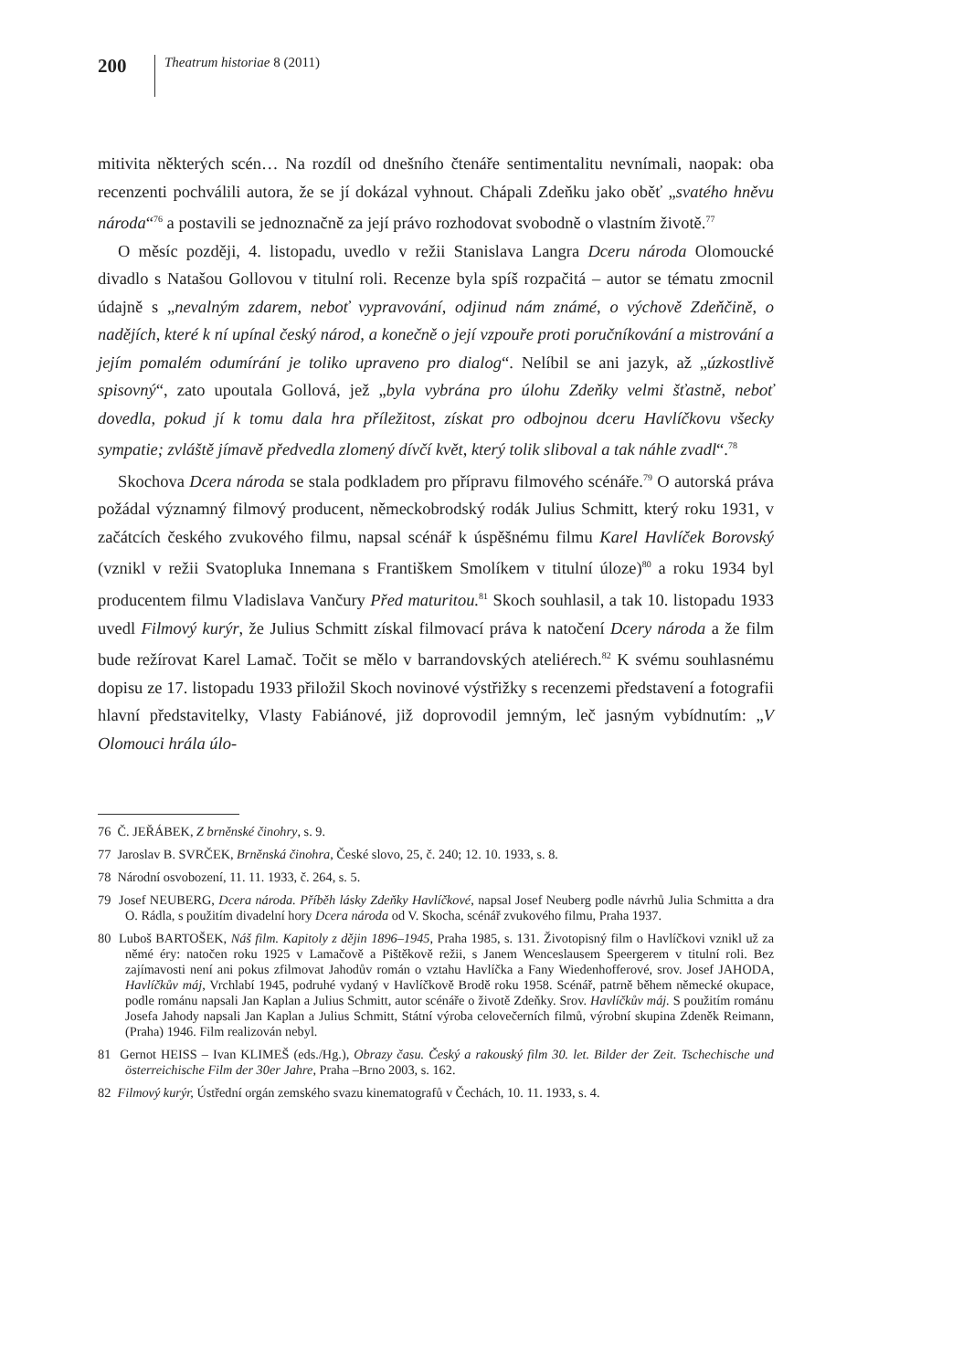200
Theatrum historiae 8 (2011)
mitivita některých scén… Na rozdíl od dnešního čtenáře sentimentalitu nevnímali, naopak: oba recenzenti pochválili autora, že se jí dokázal vyhnout. Chápali Zdeňku jako oběť „svatého hněvu národa“<sup>76</sup> a postavili se jednoznačně za její právo rozhodovat svobodně o vlastním životě.<sup>77</sup>
O měsíc později, 4. listopadu, uvedlo v režii Stanislava Langra Dceru národa Olomoucké divadlo s Natašou Gollovou v titulní roli. Recenze byla spíš rozpačitá – autor se tématu zmocnil údajně s „nevalným zdarem, neboť vypravování, odjinud nám známé, o výchově Zdeňčině, o nadějích, které k ní upínal český národ, a konečně o její vzpouře proti poručníkování a mistrování a jejím pomalém odumírání je toliko upraveno pro dialog“. Nelíbil se ani jazyk, až „úzkostlivě spisovný“, zato upoutala Gollová, jež „byla vybrána pro úlohu Zdeňky velmi šťastně, neboť dovedla, pokud jí k tomu dala hra příležitost, získat pro odbojnou dceru Havlíčkovu všecky sympatie; zvláště jímavě předvedla zlomený dívčí květ, který tolik sliboval a tak náhle zvadl“.<sup>78</sup>
Skochova Dcera národa se stala podkladem pro přípravu filmového scénáře.<sup>79</sup> O autorská práva požádal významný filmový producent, německobrodský rodák Julius Schmitt, který roku 1931, v začátcích českého zvukového filmu, napsal scénář k úspěšnému filmu Karel Havlíček Borovský (vznikl v režii Svatopluka Innemana s Františkem Smolíkem v titulní úloze)<sup>80</sup> a roku 1934 byl producentem filmu Vladislava Vančury Před maturitou.<sup>81</sup> Skoch souhlasil, a tak 10. listopadu 1933 uvedl Filmový kurýr, že Julius Schmitt získal filmovací práva k natočení Dcery národa a že film bude režírovat Karel Lamač. Točit se mělo v barrandovských ateliérech.<sup>82</sup> K svému souhlasnému dopisu ze 17. listopadu 1933 přiložil Skoch novinové výstřižky s recenzemi představení a fotografii hlavní představitelky, Vlasty Fabiánové, již doprovodil jemným, leč jasným vybídnutím: „V Olomouci hrála úlo-
76 Č. JEŘÁBEK, Z brněnské činohry, s. 9.
77 Jaroslav B. SVRČEK, Brněnská činohra, České slovo, 25, č. 240; 12. 10. 1933, s. 8.
78 Národní osvobození, 11. 11. 1933, č. 264, s. 5.
79 Josef NEUBERG, Dcera národa. Příběh lásky Zdeňky Havlíčkové, napsal Josef Neuberg podle návrhů Julia Schmitta a dra O. Rádla, s použitím divadelní hory Dcera národa od V. Skocha, scénář zvukového filmu, Praha 1937.
80 Luboš BARTOŠEK, Náš film. Kapitoly z dějin 1896–1945, Praha 1985, s. 131. Životopisný film o Havlíčkovi vznikl už za němé éry: natočen roku 1925 v Lamačově a Pištěkově režii, s Janem Wenceslausem Speergerem v titulní roli. Bez zajímavosti není ani pokus zfilmovat Jahodův román o vztahu Havlíčka a Fany Wiedenhofferové, srov. Josef JAHODA, Havlíčkův máj, Vrchlabí 1945, podruhé vydaný v Havlíčkově Brodě roku 1958. Scénář, patrně během německé okupace, podle románu napsali Jan Kaplan a Julius Schmitt, autor scénáře o životě Zdeňky. Srov. Havlíčkův máj. S použitím románu Josefa Jahody napsali Jan Kaplan a Julius Schmitt, Státní výroba celovečerních filmů, výrobní skupina Zdeněk Reimann, (Praha) 1946. Film realizován nebyl.
81 Gernot HEISS – Ivan KLIMEŠ (eds./Hg.), Obrazy času. Český a rakouský film 30. let. Bilder der Zeit. Tschechische und österreichische Film der 30er Jahre, Praha –Brno 2003, s. 162.
82 Filmový kurýr, Ústřední orgán zemského svazu kinematografů v Čechách, 10. 11. 1933, s. 4.